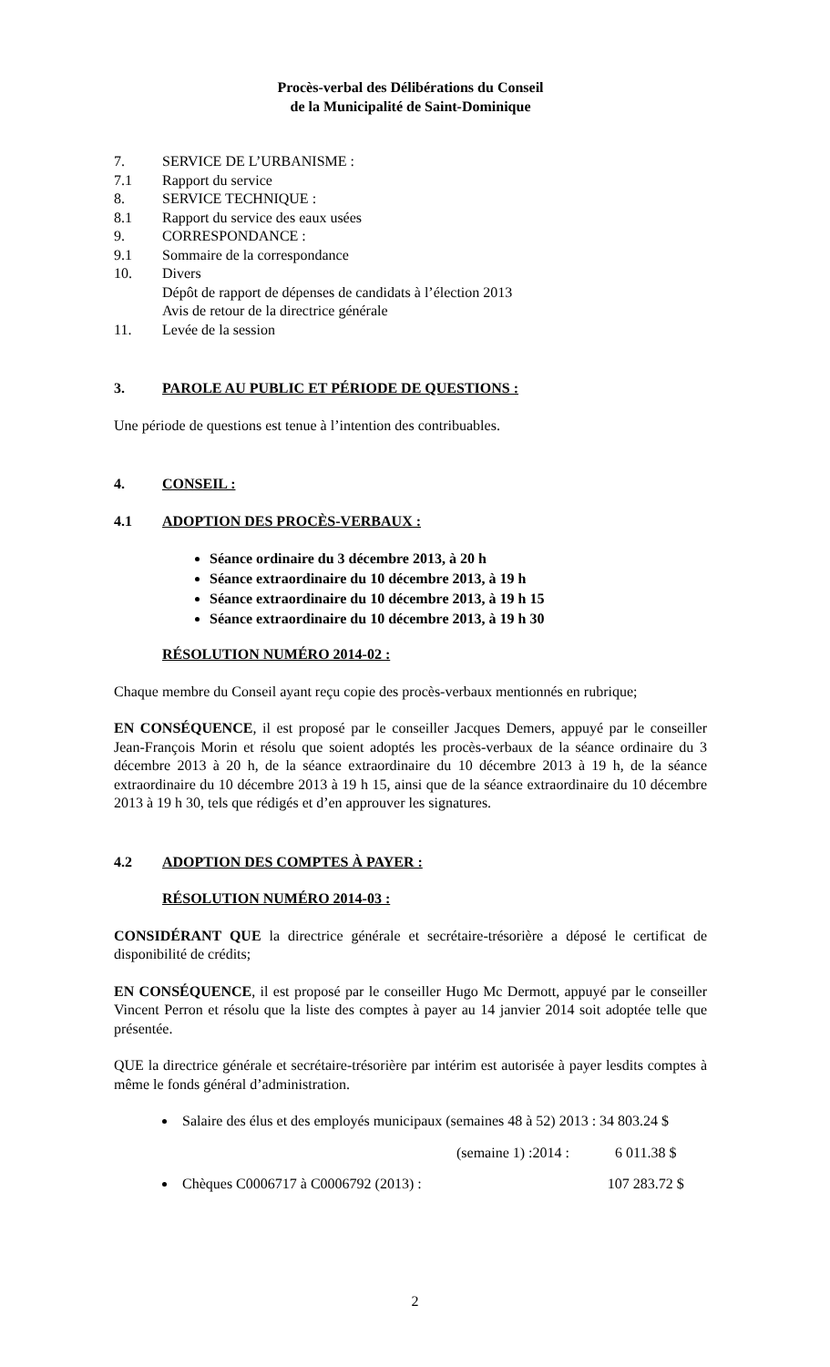Procès-verbal des Délibérations du Conseil
de la Municipalité de Saint-Dominique
7. SERVICE DE L’URBANISME :
7.1 Rapport du service
8. SERVICE TECHNIQUE :
8.1 Rapport du service des eaux usées
9. CORRESPONDANCE :
9.1 Sommaire de la correspondance
10. Divers
Dépôt de rapport de dépenses de candidats à l’élection 2013
Avis de retour de la directrice générale
11. Levée de la session
3. PAROLE AU PUBLIC ET PÉRIODE DE QUESTIONS :
Une période de questions est tenue à l’intention des contribuables.
4. CONSEIL :
4.1 ADOPTION DES PROCÈS-VERBAUX :
Séance ordinaire du 3 décembre 2013, à 20 h
Séance extraordinaire du 10 décembre 2013, à 19 h
Séance extraordinaire du 10 décembre 2013, à 19 h 15
Séance extraordinaire du 10 décembre 2013, à 19 h 30
RÉSOLUTION NUMÉRO 2014-02 :
Chaque membre du Conseil ayant reçu copie des procès-verbaux mentionnés en rubrique;
EN CONSÉQUENCE, il est proposé par le conseiller Jacques Demers, appuyé par le conseiller Jean-François Morin et résolu que soient adoptés les procès-verbaux de la séance ordinaire du 3 décembre 2013 à 20 h, de la séance extraordinaire du 10 décembre 2013 à 19 h, de la séance extraordinaire du 10 décembre 2013 à 19 h 15, ainsi que de la séance extraordinaire du 10 décembre 2013 à 19 h 30, tels que rédigés et d’en approuver les signatures.
4.2 ADOPTION DES COMPTES À PAYER :
RÉSOLUTION NUMÉRO 2014-03 :
CONSIDÉRANT QUE la directrice générale et secrétaire-trésorière a déposé le certificat de disponibilité de crédits;
EN CONSÉQUENCE, il est proposé par le conseiller Hugo Mc Dermott, appuyé par le conseiller Vincent Perron et résolu que la liste des comptes à payer au 14 janvier 2014 soit adoptée telle que présentée.
QUE la directrice générale et secrétaire-trésorière par intérim est autorisée à payer lesdits comptes à même le fonds général d’administration.
Salaire des élus et des employés municipaux (semaines 48 à 52) 2013 : 34 803.24 $
(semaine 1) :2014 : 6 011.38 $
Chèques C0006717 à C0006792 (2013) : 107 283.72 $
2